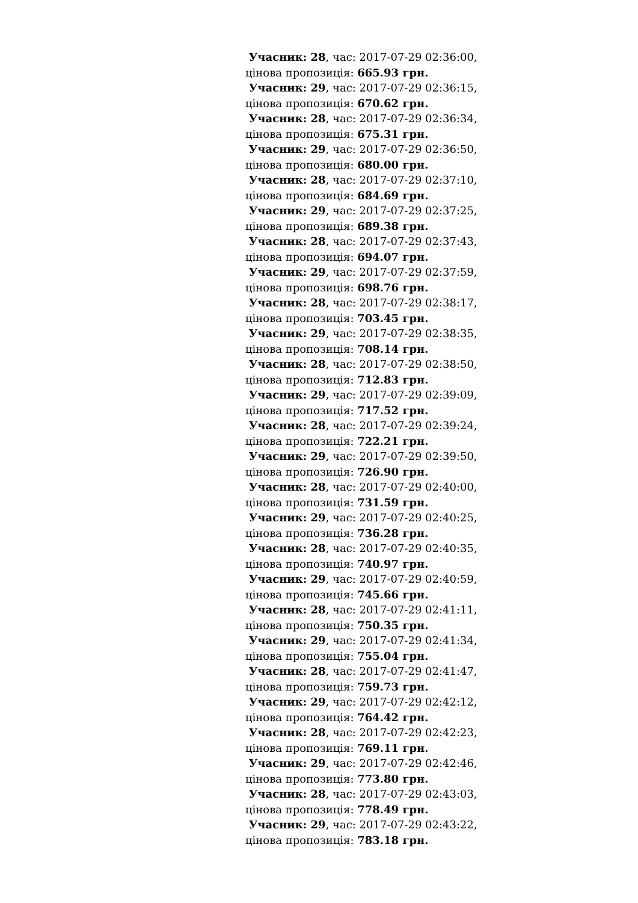Учасник: 28, час: 2017-07-29 02:36:00,
цінова пропозиція: 665.93 грн.
Учасник: 29, час: 2017-07-29 02:36:15,
цінова пропозиція: 670.62 грн.
Учасник: 28, час: 2017-07-29 02:36:34,
цінова пропозиція: 675.31 грн.
Учасник: 29, час: 2017-07-29 02:36:50,
цінова пропозиція: 680.00 грн.
Учасник: 28, час: 2017-07-29 02:37:10,
цінова пропозиція: 684.69 грн.
Учасник: 29, час: 2017-07-29 02:37:25,
цінова пропозиція: 689.38 грн.
Учасник: 28, час: 2017-07-29 02:37:43,
цінова пропозиція: 694.07 грн.
Учасник: 29, час: 2017-07-29 02:37:59,
цінова пропозиція: 698.76 грн.
Учасник: 28, час: 2017-07-29 02:38:17,
цінова пропозиція: 703.45 грн.
Учасник: 29, час: 2017-07-29 02:38:35,
цінова пропозиція: 708.14 грн.
Учасник: 28, час: 2017-07-29 02:38:50,
цінова пропозиція: 712.83 грн.
Учасник: 29, час: 2017-07-29 02:39:09,
цінова пропозиція: 717.52 грн.
Учасник: 28, час: 2017-07-29 02:39:24,
цінова пропозиція: 722.21 грн.
Учасник: 29, час: 2017-07-29 02:39:50,
цінова пропозиція: 726.90 грн.
Учасник: 28, час: 2017-07-29 02:40:00,
цінова пропозиція: 731.59 грн.
Учасник: 29, час: 2017-07-29 02:40:25,
цінова пропозиція: 736.28 грн.
Учасник: 28, час: 2017-07-29 02:40:35,
цінова пропозиція: 740.97 грн.
Учасник: 29, час: 2017-07-29 02:40:59,
цінова пропозиція: 745.66 грн.
Учасник: 28, час: 2017-07-29 02:41:11,
цінова пропозиція: 750.35 грн.
Учасник: 29, час: 2017-07-29 02:41:34,
цінова пропозиція: 755.04 грн.
Учасник: 28, час: 2017-07-29 02:41:47,
цінова пропозиція: 759.73 грн.
Учасник: 29, час: 2017-07-29 02:42:12,
цінова пропозиція: 764.42 грн.
Учасник: 28, час: 2017-07-29 02:42:23,
цінова пропозиція: 769.11 грн.
Учасник: 29, час: 2017-07-29 02:42:46,
цінова пропозиція: 773.80 грн.
Учасник: 28, час: 2017-07-29 02:43:03,
цінова пропозиція: 778.49 грн.
Учасник: 29, час: 2017-07-29 02:43:22,
цінова пропозиція: 783.18 грн.